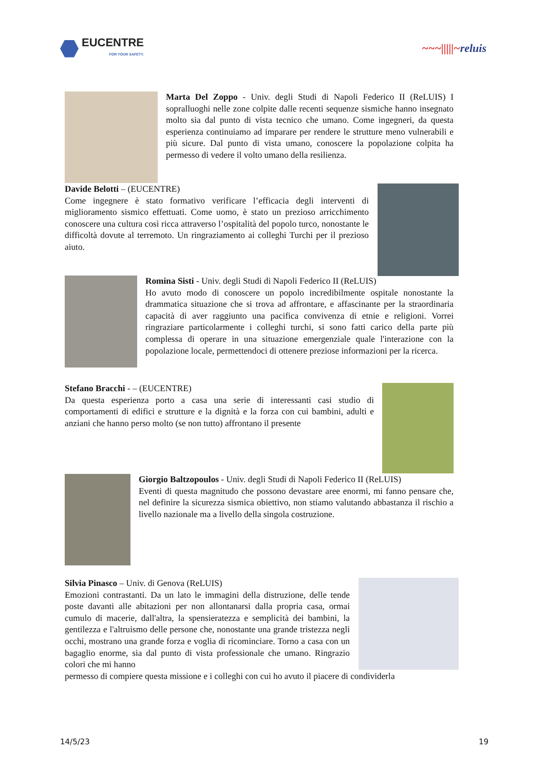EUCENTRE
FOR YOUR SAFETY.
~~~|||||~reluis
Marta Del Zoppo - Univ. degli Studi di Napoli Federico II (ReLUIS) I sopralluoghi nelle zone colpite dalle recenti sequenze sismiche hanno insegnato molto sia dal punto di vista tecnico che umano. Come ingegneri, da questa esperienza continuiamo ad imparare per rendere le strutture meno vulnerabili e più sicure. Dal punto di vista umano, conoscere la popolazione colpita ha permesso di vedere il volto umano della resilienza.
Davide Belotti – (EUCENTRE)
Come ingegnere è stato formativo verificare l’efficacia degli interventi di miglioramento sismico effettuati. Come uomo, è stato un prezioso arricchimento conoscere una cultura così ricca attraverso l’ospitalità del popolo turco, nonostante le difficoltà dovute al terremoto. Un ringraziamento ai colleghi Turchi per il prezioso aiuto.
Romina Sisti - Univ. degli Studi di Napoli Federico II (ReLUIS)
Ho avuto modo di conoscere un popolo incredibilmente ospitale nonostante la drammatica situazione che si trova ad affrontare, e affascinante per la straordinaria capacità di aver raggiunto una pacifica convivenza di etnie e religioni. Vorrei ringraziare particolarmente i colleghi turchi, si sono fatti carico della parte più complessa di operare in una situazione emergenziale quale l'interazione con la popolazione locale, permettendoci di ottenere preziose informazioni per la ricerca.
Stefano Bracchi - – (EUCENTRE)
Da questa esperienza porto a casa una serie di interessanti casi studio di comportamenti di edifici e strutture e la dignità e la forza con cui bambini, adulti e anziani che hanno perso molto (se non tutto) affrontano il presente
Giorgio Baltzopoulos - Univ. degli Studi di Napoli Federico II (ReLUIS)
Eventi di questa magnitudo che possono devastare aree enormi, mi fanno pensare che, nel definire la sicurezza sismica obiettivo, non stiamo valutando abbastanza il rischio a livello nazionale ma a livello della singola costruzione.
Silvia Pinasco – Univ. di Genova (ReLUIS)
Emozioni contrastanti. Da un lato le immagini della distruzione, delle tende poste davanti alle abitazioni per non allontanarsi dalla propria casa, ormai cumulo di macerie, dall'altra, la spensieratezza e semplicità dei bambini, la gentilezza e l'altruismo delle persone che, nonostante una grande tristezza negli occhi, mostrano una grande forza e voglia di ricominciare. Torno a casa con un bagaglio enorme, sia dal punto di vista professionale che umano. Ringrazio colori che mi hanno
permesso di compiere questa missione e i colleghi con cui ho avuto il piacere di condividerla
14/5/23 19